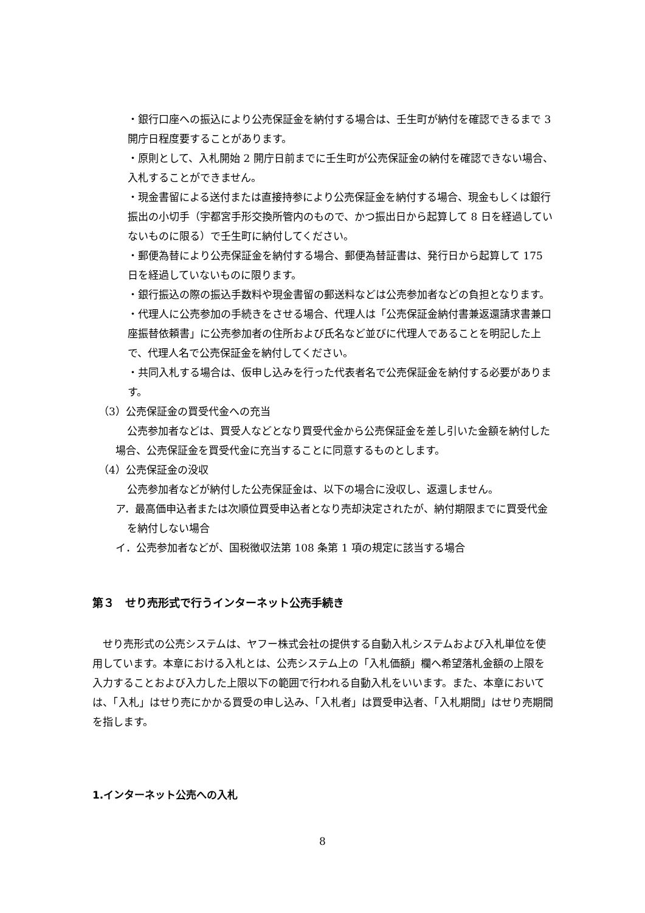・銀行口座への振込により公売保証金を納付する場合は、壬生町が納付を確認できるまで 3 開庁日程度要することがあります。
・原則として、入札開始 2 開庁日前までに壬生町が公売保証金の納付を確認できない場合、入札することができません。
・現金書留による送付または直接持参により公売保証金を納付する場合、現金もしくは銀行振出の小切手（宇都宮手形交換所管内のもので、かつ振出日から起算して 8 日を経過していないものに限る）で壬生町に納付してください。
・郵便為替により公売保証金を納付する場合、郵便為替証書は、発行日から起算して 175 日を経過していないものに限ります。
・銀行振込の際の振込手数料や現金書留の郵送料などは公売参加者などの負担となります。
・代理人に公売参加の手続きをさせる場合、代理人は「公売保証金納付書兼返還請求書兼口座振替依頼書」に公売参加者の住所および氏名など並びに代理人であることを明記した上で、代理人名で公売保証金を納付してください。
・共同入札する場合は、仮申し込みを行った代表者名で公売保証金を納付する必要があります。
（3）公売保証金の買受代金への充当
公売参加者などは、買受人などとなり買受代金から公売保証金を差し引いた金額を納付した場合、公売保証金を買受代金に充当することに同意するものとします。
（4）公売保証金の没収
公売参加者などが納付した公売保証金は、以下の場合に没収し、返還しません。
ア．最高価申込者または次順位買受申込者となり売却決定されたが、納付期限までに買受代金を納付しない場合
イ．公売参加者などが、国税徴収法第 108 条第 1 項の規定に該当する場合
第３　せり売形式で行うインターネット公売手続き
せり売形式の公売システムは、ヤフー株式会社の提供する自動入札システムおよび入札単位を使用しています。本章における入札とは、公売システム上の「入札価額」欄へ希望落札金額の上限を入力することおよび入力した上限以下の範囲で行われる自動入札をいいます。また、本章においては、「入札」はせり売にかかる買受の申し込み、「入札者」は買受申込者、「入札期間」はせり売期間を指します。
1.インターネット公売への入札
8